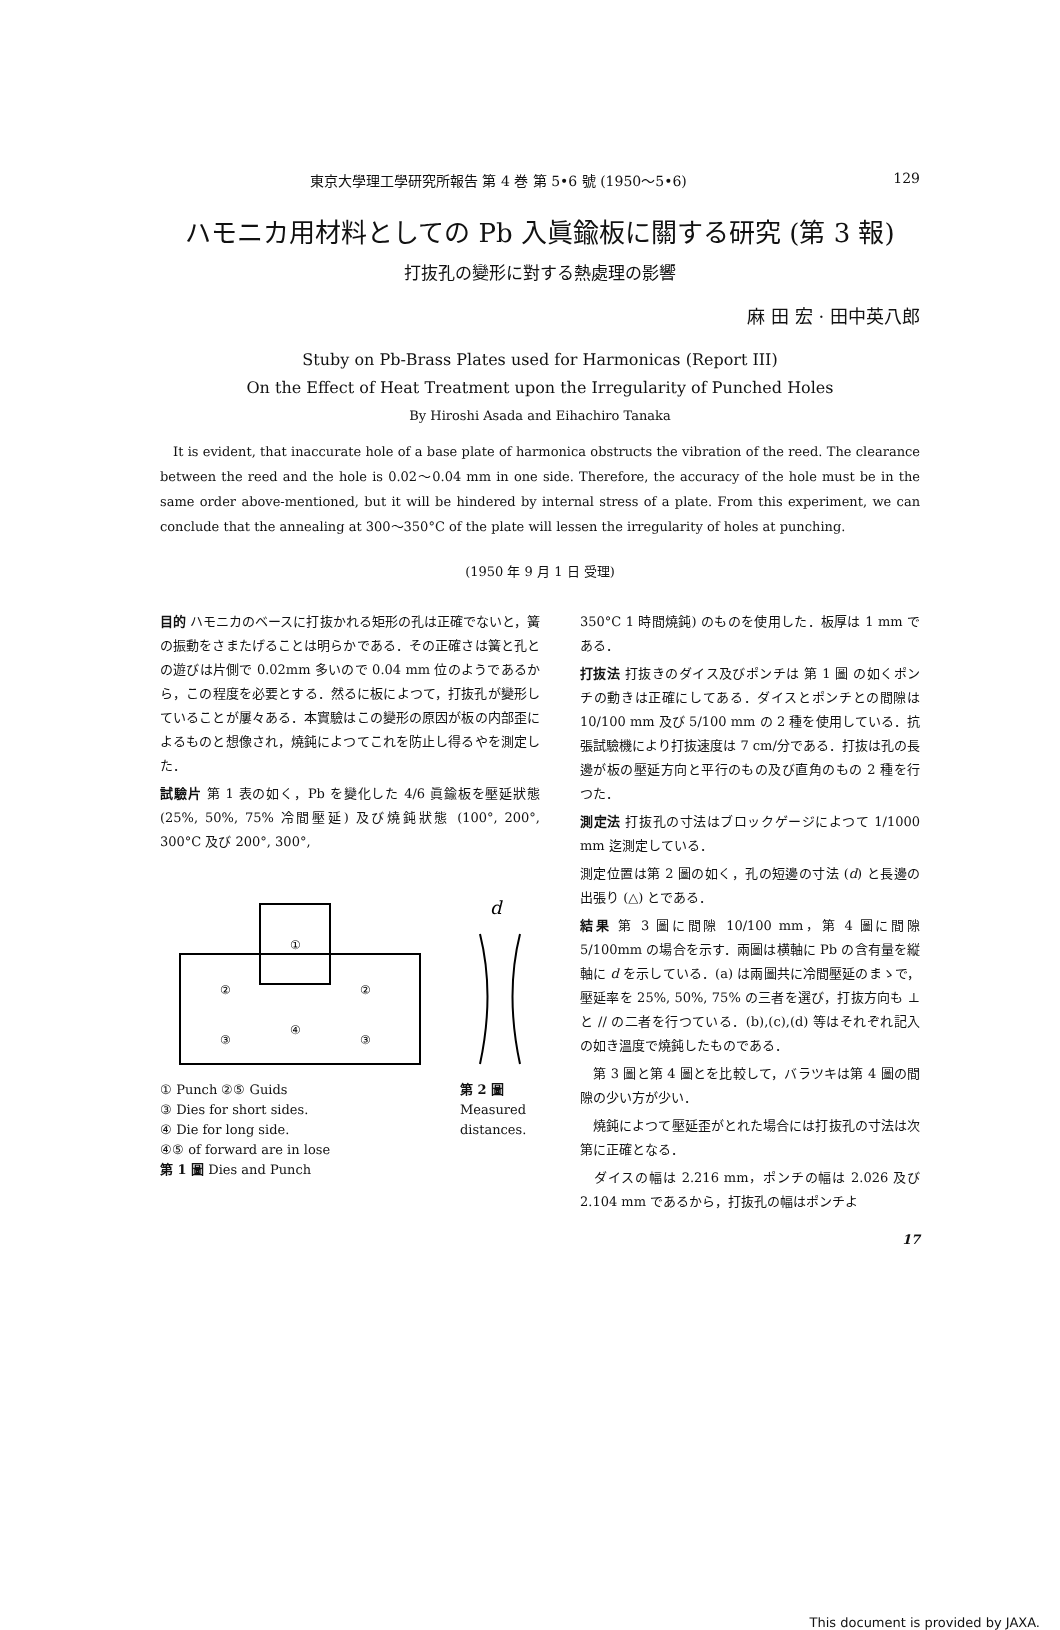東京大學理工學研究所報告 第 4 巻 第 5•6 號 (1950〜5•6) 129
ハモニカ用材料としての Pb 入眞鍮板に關する研究 (第 3 報)
打抜孔の變形に對する熱處理の影響
麻 田 宏 · 田中英八郎
Stuby on Pb-Brass Plates used for Harmonicas (Report III)
On the Effect of Heat Treatment upon the Irregularity of Punched Holes
By Hiroshi Asada and Eihachiro Tanaka
It is evident, that inaccurate hole of a base plate of harmonica obstructs the vibration of the reed. The clearance between the reed and the hole is 0.02〜0.04 mm in one side. Therefore, the accuracy of the hole must be in the same order above-mentioned, but it will be hindered by internal stress of a plate. From this experiment, we can conclude that the annealing at 300〜350°C of the plate will lessen the irregularity of holes at punching.
(1950 年 9 月 1 日 受理)
目的 ハモニカのベースに打抜かれる矩形の孔は正確でないと，簧の振動をさまたげることは明らかである．その正確さは簧と孔との遊びは片側で 0.02mm 多いので 0.04 mm 位のようであるから，この程度を必要とする．然るに板によつて，打抜孔が變形していることが屢々ある．本實驗はこの變形の原因が板の内部歪によるものと想像され，燒鈍によつてこれを防止し得るやを測定した．
試驗片 第 1 表の如く，Pb を變化した 4/6 眞鍮板を壓延狀態 (25%, 50%, 75% 冷間壓延) 及び燒鈍狀態 (100°, 200°, 300°C 及び 200°, 300°,
①
②
②
③
③
④
① Punch ②⑤ Guids
③ Dies for short sides.
④ Die for long side.
④⑤ of forward are in lose
第 1 圖 Dies and Punch
d
第 2 圖
Measured
distances.
350°C 1 時間燒鈍) のものを使用した．板厚は 1 mm である．
打抜法 打抜きのダイス及びポンチは 第 1 圖 の如くポンチの動きは正確にしてある．ダイスとポンチとの間隙は 10/100 mm 及び 5/100 mm の 2 種を使用している．抗張試驗機により打抜速度は 7 cm/分である．打抜は孔の長邊が板の壓延方向と平行のもの及び直角のもの 2 種を行つた．
測定法 打抜孔の寸法はブロックゲージによつて 1/1000 mm 迄測定している．
測定位置は第 2 圖の如く，孔の短邊の寸法 (d) と長邊の出張り (△) とである．
結果 第 3 圖に間隙 10/100 mm，第 4 圖に間隙 5/100mm の場合を示す．兩圖は横軸に Pb の含有量を縦軸に d を示している．(a) は兩圖共に冷間壓延のまゝで，壓延率を 25%, 50%, 75% の三者を選び，打抜方向も ⊥ と // の二者を行つている．(b),(c),(d) 等はそれぞれ記入の如き溫度で燒鈍したものである．
　第 3 圖と第 4 圖とを比較して，バラツキは第 4 圖の間隙の少い方が少い．
　燒鈍によつて壓延歪がとれた場合には打抜孔の寸法は次第に正確となる．
　ダイスの幅は 2.216 mm，ポンチの幅は 2.026 及び 2.104 mm であるから，打抜孔の幅はポンチよ
17
This document is provided by JAXA.